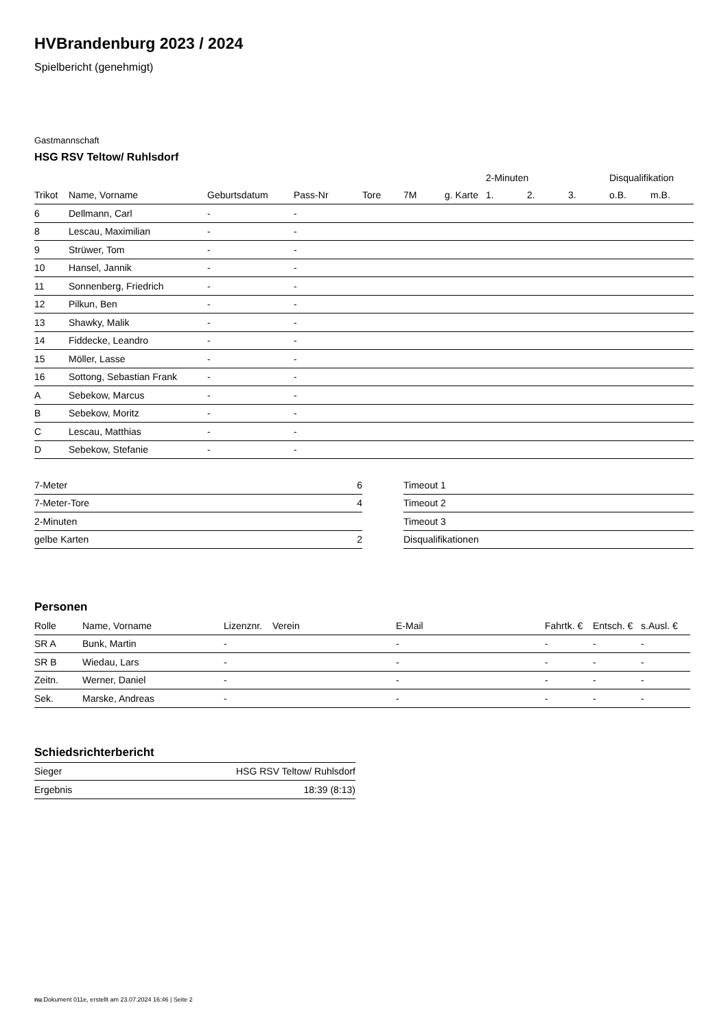HVBrandenburg 2023 / 2024
Spielbericht (genehmigt)
Gastmannschaft
HSG RSV Teltow/ Ruhlsdorf
| | | | | | | | 2-Minuten | | | Disqualifikation | |
| --- | --- | --- | --- | --- | --- | --- | --- | --- | --- | --- | --- |
| Trikot | Name, Vorname | Geburtsdatum | Pass-Nr | Tore | 7M | g. Karte | 1. | 2. | 3. | o.B. | m.B. |
| 6 | Dellmann, Carl | - | - | | | | | | | | |
| 8 | Lescau, Maximilian | - | - | | | | | | | | |
| 9 | Strüwer, Tom | - | - | | | | | | | | |
| 10 | Hansel, Jannik | - | - | | | | | | | | |
| 11 | Sonnenberg, Friedrich | - | - | | | | | | | | |
| 12 | Pilkun, Ben | - | - | | | | | | | | |
| 13 | Shawky, Malik | - | - | | | | | | | | |
| 14 | Fiddecke, Leandro | - | - | | | | | | | | |
| 15 | Möller, Lasse | - | - | | | | | | | | |
| 16 | Sottong, Sebastian Frank | - | - | | | | | | | | |
| A | Sebekow, Marcus | - | - | | | | | | | | |
| B | Sebekow, Moritz | - | - | | | | | | | | |
| C | Lescau, Matthias | - | - | | | | | | | | |
| D | Sebekow, Stefanie | - | - | | | | | | | | |
| 7-Meter | 6 |
| 7-Meter-Tore | 4 |
| 2-Minuten | |
| gelbe Karten | 2 |
| Timeout 1 |
| Timeout 2 |
| Timeout 3 |
| Disqualifikationen |
Personen
| Rolle | Name, Vorname | Lizenznr. | Verein | E-Mail | Fahrtk. € | Entsch. € | s.Ausl. € |
| --- | --- | --- | --- | --- | --- | --- | --- |
| SR A | Bunk, Martin | - | | - | - | - | - |
| SR B | Wiedau, Lars | - | | - | - | - | - |
| Zeitn. | Werner, Daniel | - | | - | - | - | - |
| Sek. | Marske, Andreas | - | | - | - | - | - |
Schiedsrichterbericht
| Sieger | HSG RSV Teltow/ Ruhlsdorf |
| Ergebnis | 18:39 (8:13) |
nu.Dokument 011e, erstellt am 23.07.2024 16:46 | Seite 2